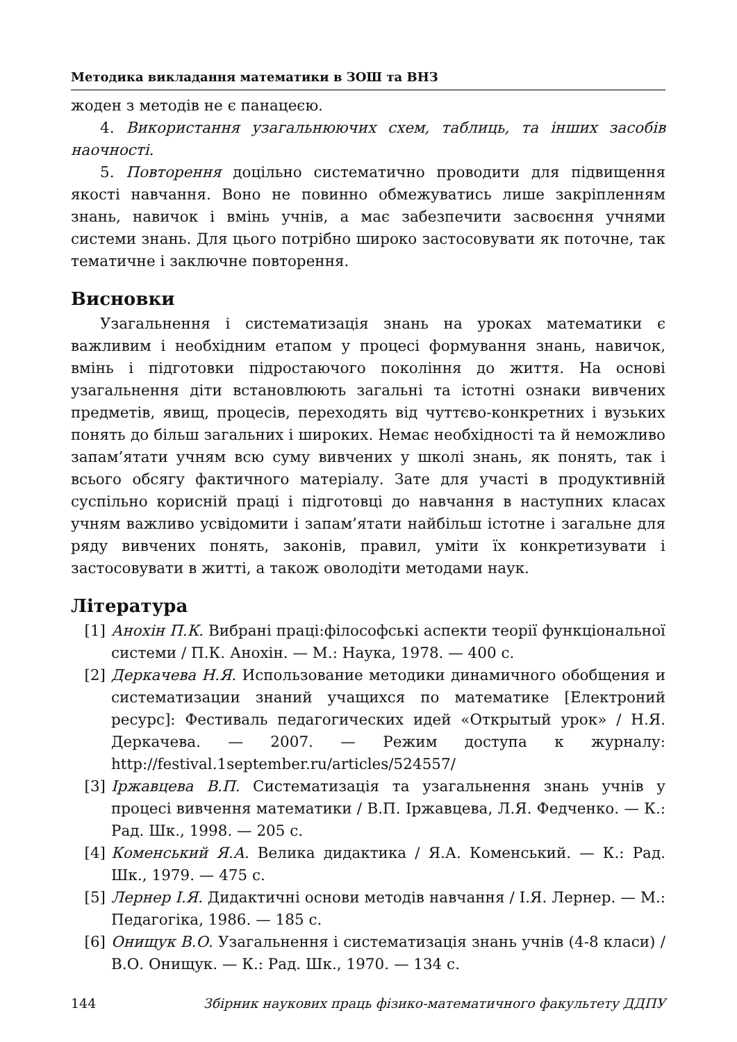Методика викладання математики в ЗОШ та ВНЗ
жоден з методів не є панацеєю.
4. Використання узагальнюючих схем, таблиць, та інших засобів наочності.
5. Повторення доцільно систематично проводити для підвищення якості навчання. Воно не повинно обмежуватись лише закріпленням знань, навичок і вмінь учнів, а має забезпечити засвоєння учнями системи знань. Для цього потрібно широко застосовувати як поточне, так тематичне і заключне повторення.
Висновки
Узагальнення і систематизація знань на уроках математики є важливим і необхідним етапом у процесі формування знань, навичок, вмінь і підготовки підростаючого покоління до життя. На основі узагальнення діти встановлюють загальні та істотні ознаки вивчених предметів, явищ, процесів, переходять від чуттєво-конкретних і вузьких понять до більш загальних і широких. Немає необхідності та й неможливо запам’ятати учням всю суму вивчених у школі знань, як понять, так і всього обсягу фактичного матеріалу. Зате для участі в продуктивній суспільно корисній праці і підготовці до навчання в наступних класах учням важливо усвідомити і запам’ятати найбільш істотне і загальне для ряду вивчених понять, законів, правил, уміти їх конкретизувати і застосовувати в житті, а також оволодіти методами наук.
Література
[1] Анохін П.К. Вибрані праці:філософські аспекти теорії функціональної системи / П.К. Анохін. — М.: Наука, 1978. — 400 с.
[2] Деркачева Н.Я. Использование методики динамичного обобщения и систематизации знаний учащихся по математике [Електроний ресурс]: Фестиваль педагогических идей «Открытый урок» / Н.Я. Деркачева. — 2007. — Режим доступа к журналу: http://festival.1september.ru/articles/524557/
[3] Іржавцева В.П. Систематизація та узагальнення знань учнів у процесі вивчення математики / В.П. Іржавцева, Л.Я. Федченко. — К.: Рад. Шк., 1998. — 205 с.
[4] Коменський Я.А. Велика дидактика / Я.А. Коменський. — К.: Рад. Шк., 1979. — 475 с.
[5] Лернер І.Я. Дидактичні основи методів навчання / І.Я. Лернер. — М.: Педагогіка, 1986. — 185 с.
[6] Онищук В.О. Узагальнення і систематизація знань учнів (4-8 класи) / В.О. Онищук. — К.: Рад. Шк., 1970. — 134 с.
144 Збірник наукових праць фізико-математичного факультету ДДПУ